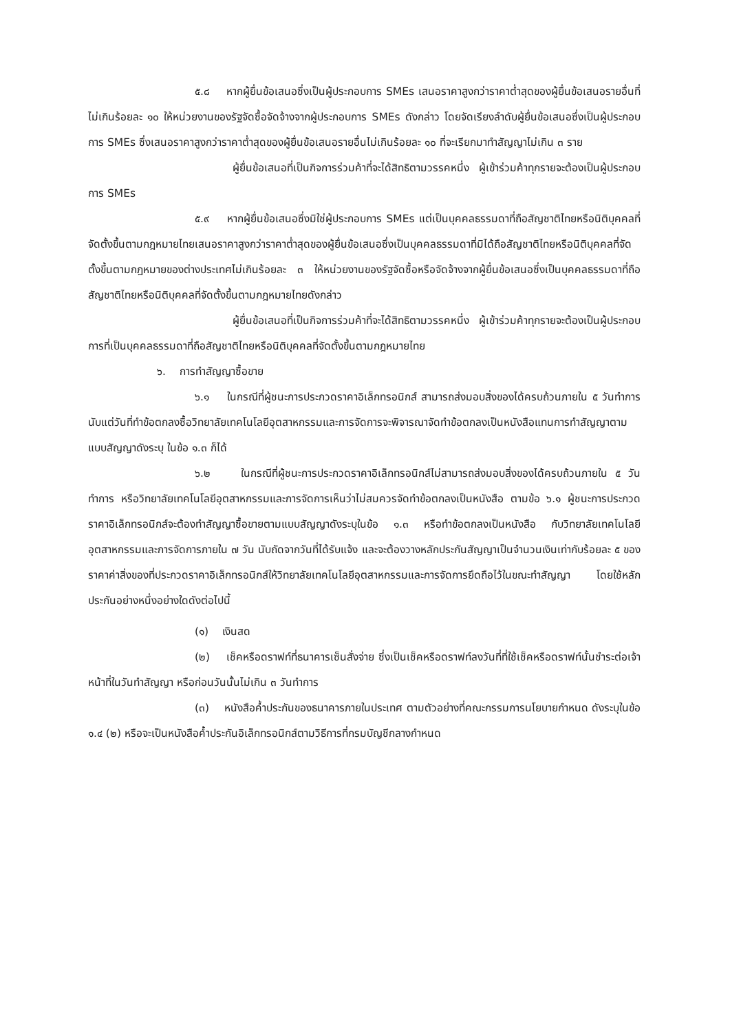๕.๘ หากผู้ยื่นข้อเสนอซึ่งเป็นผู้ประกอบการ SMEs เสนอราคาสูงกว่าราคาต่ำสุดของผู้ยื่นข้อเสนอรายอื่นที่ไม่เกินร้อยละ ๑๐ ให้หน่วยงานของรัฐจัดซื้อจัดจ้างจากผู้ประกอบการ SMEs ดังกล่าว โดยจัดเรียงลำดับผู้ยื่นข้อเสนอซึ่งเป็นผู้ประกอบการ SMEs ซึ่งเสนอราคาสูงกว่าราคาต่ำสุดของผู้ยื่นข้อเสนอรายอื่นไม่เกินร้อยละ ๑๐ ที่จะเรียกมาทำสัญญาไม่เกิน ๓ ราย
ผู้ยื่นข้อเสนอที่เป็นกิจการร่วมค้าที่จะได้สิทธิตามวรรคหนึ่ง ผู้เข้าร่วมค้าทุกรายจะต้องเป็นผู้ประกอบการ SMEs
๕.๙ หากผู้ยื่นข้อเสนอซึ่งมิใช่ผู้ประกอบการ SMEs แต่เป็นบุคคลธรรมดาที่ถือสัญชาติไทยหรือนิติบุคคลที่จัดตั้งขึ้นตามกฎหมายไทยเสนอราคาสูงกว่าราคาต่ำสุดของผู้ยื่นข้อเสนอซึ่งเป็นบุคคลธรรมดาที่มิได้ถือสัญชาติไทยหรือนิติบุคคลที่จัดตั้งขึ้นตามกฎหมายของต่างประเทศไม่เกินร้อยละ ๓ ให้หน่วยงานของรัฐจัดซื้อหรือจัดจ้างจากผู้ยื่นข้อเสนอซึ่งเป็นบุคคลธรรมดาที่ถือสัญชาติไทยหรือนิติบุคคลที่จัดตั้งขึ้นตามกฎหมายไทยดังกล่าว
ผู้ยื่นข้อเสนอที่เป็นกิจการร่วมค้าที่จะได้สิทธิตามวรรคหนึ่ง ผู้เข้าร่วมค้าทุกรายจะต้องเป็นผู้ประกอบการที่เป็นบุคคลธรรมดาที่ถือสัญชาติไทยหรือนิติบุคคลที่จัดตั้งขึ้นตามกฎหมายไทย
๖. การทำสัญญาซื้อขาย
๖.๑ ในกรณีที่ผู้ชนะการประกวดราคาอิเล็กทรอนิกส์ สามารถส่งมอบสิ่งของได้ครบถ้วนภายใน ๕ วันทำการ นับแต่วันที่ทำข้อตกลงซื้อวิทยาลัยเทคโนโลยีอุตสาหกรรมและการจัดการจะพิจารณาจัดทำข้อตกลงเป็นหนังสือแทนการทำสัญญาตามแบบสัญญาดังระบุ ในข้อ ๑.๓ ก็ได้
๖.๒ ในกรณีที่ผู้ชนะการประกวดราคาอิเล็กทรอนิกส์ไม่สามารถส่งมอบสิ่งของได้ครบถ้วนภายใน ๕ วันทำการ หรือวิทยาลัยเทคโนโลยีอุตสาหกรรมและการจัดการเห็นว่าไม่สมควรจัดทำข้อตกลงเป็นหนังสือ ตามข้อ ๖.๑ ผู้ชนะการประกวดราคาอิเล็กทรอนิกส์จะต้องทำสัญญาซื้อขายตามแบบสัญญาดังระบุในข้อ ๑.๓ หรือทำข้อตกลงเป็นหนังสือ กับวิทยาลัยเทคโนโลยีอุตสาหกรรมและการจัดการภายใน ๗ วัน นับถัดจากวันที่ได้รับแจ้ง และจะต้องวางหลักประกันสัญญาเป็นจำนวนเงินเท่ากับร้อยละ ๕ ของราคาค่าสิ่งของที่ประกวดราคาอิเล็กทรอนิกส์ให้วิทยาลัยเทคโนโลยีอุตสาหกรรมและการจัดการยึดถือไว้ในขณะทำสัญญา โดยใช้หลักประกันอย่างหนึ่งอย่างใดดังต่อไปนี้
(๑) เงินสด
(๒) เช็คหรือดราฟท์ที่ธนาคารเซ็นสั่งจ่าย ซึ่งเป็นเช็คหรือดราฟท์ลงวันที่ที่ใช้เช็คหรือดราฟท์นั้นชำระต่อเจ้าหน้าที่ในวันทำสัญญา หรือก่อนวันนั้นไม่เกิน ๓ วันทำการ
(๓) หนังสือค้ำประกันของธนาคารภายในประเทศ ตามตัวอย่างที่คณะกรรมการนโยบายกำหนด ดังระบุในข้อ ๑.๔ (๒) หรือจะเป็นหนังสือค้ำประกันอิเล็กทรอนิกส์ตามวิธีการที่กรมบัญชีกลางกำหนด